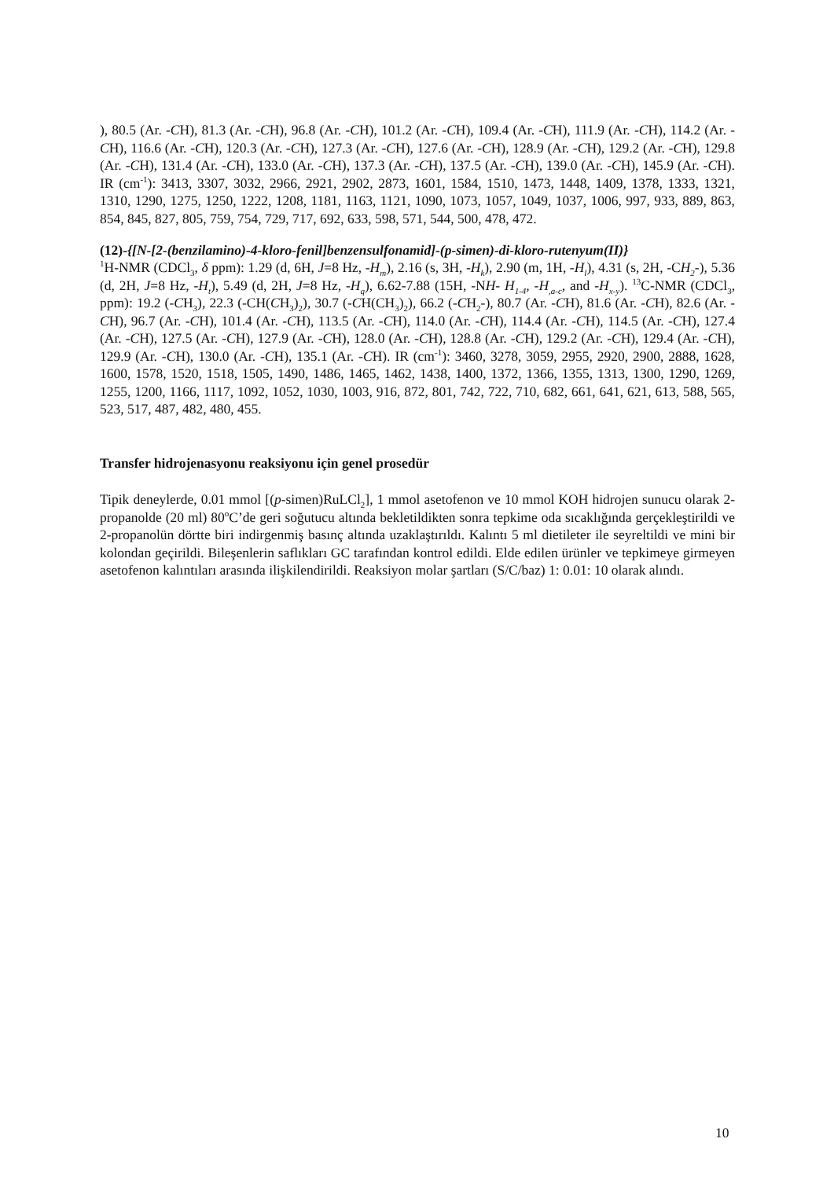), 80.5 (Ar. -CH), 81.3 (Ar. -CH), 96.8 (Ar. -CH), 101.2 (Ar. -CH), 109.4 (Ar. -CH), 111.9 (Ar. -CH), 114.2 (Ar. -CH), 116.6 (Ar. -CH), 120.3 (Ar. -CH), 127.3 (Ar. -CH), 127.6 (Ar. -CH), 128.9 (Ar. -CH), 129.2 (Ar. -CH), 129.8 (Ar. -CH), 131.4 (Ar. -CH), 133.0 (Ar. -CH), 137.3 (Ar. -CH), 137.5 (Ar. -CH), 139.0 (Ar. -CH), 145.9 (Ar. -CH). IR (cm<sup>-1</sup>): 3413, 3307, 3032, 2966, 2921, 2902, 2873, 1601, 1584, 1510, 1473, 1448, 1409, 1378, 1333, 1321, 1310, 1290, 1275, 1250, 1222, 1208, 1181, 1163, 1121, 1090, 1073, 1057, 1049, 1037, 1006, 997, 933, 889, 863, 854, 845, 827, 805, 759, 754, 729, 717, 692, 633, 598, 571, 544, 500, 478, 472.
(12)-{[N-[2-(benzilamino)-4-kloro-fenil]benzensulfonamid]-(p-simen)-di-kloro-rutenyum(II)}
<sup>1</sup>H-NMR (CDCl<sub>3</sub>, δ ppm): 1.29 (d, 6H, J=8 Hz, -H<sub>m</sub>), 2.16 (s, 3H, -H<sub>k</sub>), 2.90 (m, 1H, -H<sub>l</sub>), 4.31 (s, 2H, -CH<sub>2</sub>-), 5.36 (d, 2H, J=8 Hz, -H<sub>t</sub>), 5.49 (d, 2H, J=8 Hz, -H<sub>q</sub>), 6.62-7.88 (15H, -NH- H<sub>1-4</sub>, -H<sub>,a-c</sub>, and -H<sub>x-y</sub>). <sup>13</sup>C-NMR (CDCl<sub>3</sub>, ppm): 19.2 (-CH<sub>3</sub>), 22.3 (-CH(CH<sub>3</sub>)<sub>2</sub>), 30.7 (-CH(CH<sub>3</sub>)<sub>2</sub>), 66.2 (-CH<sub>2</sub>-), 80.7 (Ar. -CH), 81.6 (Ar. -CH), 82.6 (Ar. -CH), 96.7 (Ar. -CH), 101.4 (Ar. -CH), 113.5 (Ar. -CH), 114.0 (Ar. -CH), 114.4 (Ar. -CH), 114.5 (Ar. -CH), 127.4 (Ar. -CH), 127.5 (Ar. -CH), 127.9 (Ar. -CH), 128.0 (Ar. -CH), 128.8 (Ar. -CH), 129.2 (Ar. -CH), 129.4 (Ar. -CH), 129.9 (Ar. -CH), 130.0 (Ar. -CH), 135.1 (Ar. -CH). IR (cm<sup>-1</sup>): 3460, 3278, 3059, 2955, 2920, 2900, 2888, 1628, 1600, 1578, 1520, 1518, 1505, 1490, 1486, 1465, 1462, 1438, 1400, 1372, 1366, 1355, 1313, 1300, 1290, 1269, 1255, 1200, 1166, 1117, 1092, 1052, 1030, 1003, 916, 872, 801, 742, 722, 710, 682, 661, 641, 621, 613, 588, 565, 523, 517, 487, 482, 480, 455.
Transfer hidrojenasyonu reaksiyonu için genel prosedür
Tipik deneylerde, 0.01 mmol [(p-simen)RuLCl<sub>2</sub>], 1 mmol asetofenon ve 10 mmol KOH hidrojen sunucu olarak 2-propanolde (20 ml) 80<sup>o</sup>C’de geri soğutucu altında bekletildikten sonra tepkime oda sıcaklığında gerçekleştirildi ve 2-propanolün dörtte biri indirgenmiş basınç altında uzaklaştırıldı. Kalıntı 5 ml dietileter ile seyreltildi ve mini bir kolondan geçirildi. Bileşenlerin saflıkları GC tarafından kontrol edildi. Elde edilen ürünler ve tepkimeye girmeyen asetofenon kalıntıları arasında ilişkilendirildi. Reaksiyon molar şartları (S/C/baz) 1: 0.01: 10 olarak alındı.
10